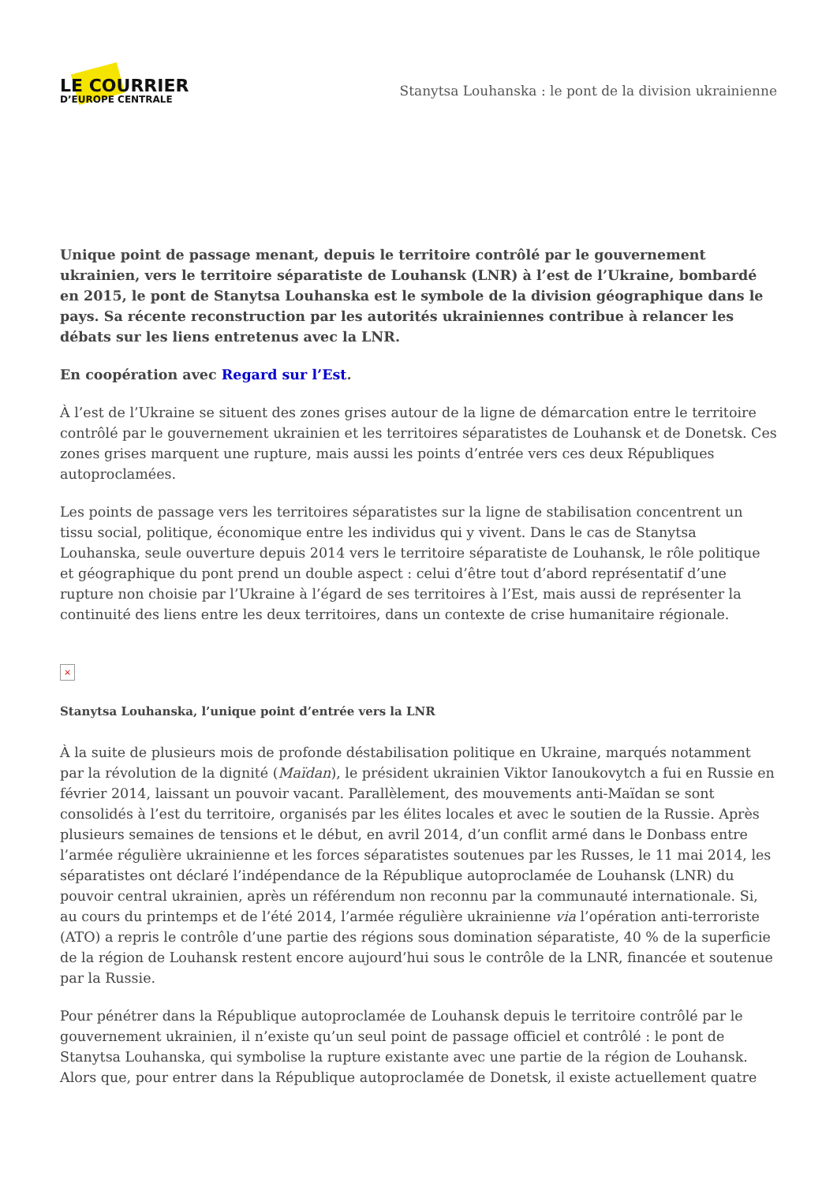LE COURRIER
D’EUROPE CENTRALE
Stanytsa Louhanska : le pont de la division ukrainienne
Unique point de passage menant, depuis le territoire contrôlé par le gouvernement ukrainien, vers le territoire séparatiste de Louhansk (LNR) à l’est de l’Ukraine, bombardé en 2015, le pont de Stanytsa Louhanska est le symbole de la division géographique dans le pays. Sa récente reconstruction par les autorités ukrainiennes contribue à relancer les débats sur les liens entretenus avec la LNR.
En coopération avec Regard sur l’Est.
À l’est de l’Ukraine se situent des zones grises autour de la ligne de démarcation entre le territoire contrôlé par le gouvernement ukrainien et les territoires séparatistes de Louhansk et de Donetsk. Ces zones grises marquent une rupture, mais aussi les points d’entrée vers ces deux Républiques autoproclamées.
Les points de passage vers les territoires séparatistes sur la ligne de stabilisation concentrent un tissu social, politique, économique entre les individus qui y vivent. Dans le cas de Stanytsa Louhanska, seule ouverture depuis 2014 vers le territoire séparatiste de Louhansk, le rôle politique et géographique du pont prend un double aspect : celui d’être tout d’abord représentatif d’une rupture non choisie par l’Ukraine à l’égard de ses territoires à l’Est, mais aussi de représenter la continuité des liens entre les deux territoires, dans un contexte de crise humanitaire régionale.
×
Stanytsa Louhanska, l’unique point d’entrée vers la LNR
À la suite de plusieurs mois de profonde déstabilisation politique en Ukraine, marqués notamment par la révolution de la dignité (Maïdan), le président ukrainien Viktor Ianoukovytch a fui en Russie en février 2014, laissant un pouvoir vacant. Parallèlement, des mouvements anti-Maïdan se sont consolidés à l’est du territoire, organisés par les élites locales et avec le soutien de la Russie. Après plusieurs semaines de tensions et le début, en avril 2014, d’un conflit armé dans le Donbass entre l’armée régulière ukrainienne et les forces séparatistes soutenues par les Russes, le 11 mai 2014, les séparatistes ont déclaré l’indépendance de la République autoproclamée de Louhansk (LNR) du pouvoir central ukrainien, après un référendum non reconnu par la communauté internationale. Si, au cours du printemps et de l’été 2014, l’armée régulière ukrainienne via l’opération anti-terroriste (ATO) a repris le contrôle d’une partie des régions sous domination séparatiste, 40 % de la superficie de la région de Louhansk restent encore aujourd’hui sous le contrôle de la LNR, financée et soutenue par la Russie.
Pour pénétrer dans la République autoproclamée de Louhansk depuis le territoire contrôlé par le gouvernement ukrainien, il n’existe qu’un seul point de passage officiel et contrôlé : le pont de Stanytsa Louhanska, qui symbolise la rupture existante avec une partie de la région de Louhansk. Alors que, pour entrer dans la République autoproclamée de Donetsk, il existe actuellement quatre